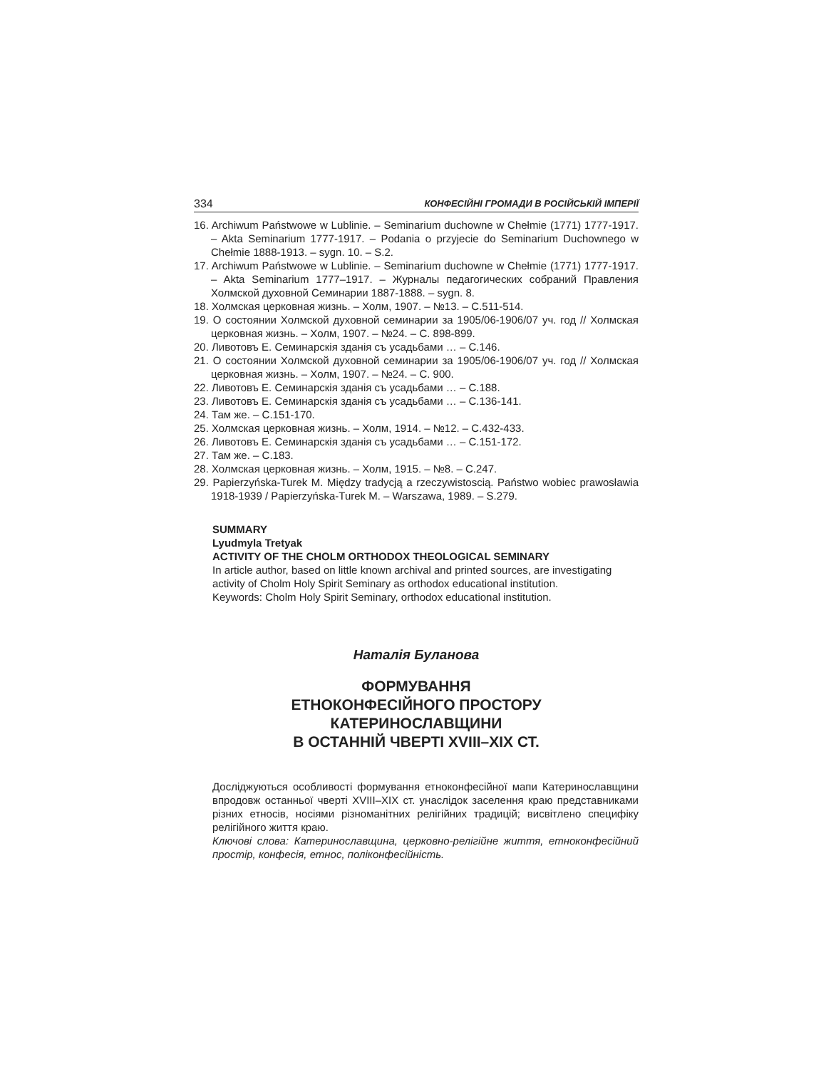334 КОНФЕСІЙНІ ГРОМАДИ В РОСІЙСЬКІЙ ІМПЕРІЇ
16. Archiwum Państwowe w Lublinie. – Seminarium duchowne w Chełmie (1771) 1777-1917. – Akta Seminarium 1777-1917. – Podania o przyjecie do Seminarium Duchownego w Chełmie 1888-1913. – sygn. 10. – S.2.
17. Archiwum Państwowe w Lublinie. – Seminarium duchowne w Chełmie (1771) 1777-1917. – Akta Seminarium 1777–1917. – Журналы педагогических собраний Правления Холмской духовной Семинарии 1887-1888. – sygn. 8.
18. Холмская церковная жизнь. – Холм, 1907. – №13. – С.511-514.
19. О состоянии Холмской духовной семинарии за 1905/06-1906/07 уч. год // Холмская церковная жизнь. – Холм, 1907. – №24. – С. 898-899.
20. Ливотовъ Е. Семинарскія зданія съ усадьбами … – С.146.
21. О состоянии Холмской духовной семинарии за 1905/06-1906/07 уч. год // Холмская церковная жизнь. – Холм, 1907. – №24. – С. 900.
22. Ливотовъ Е. Семинарскія зданія съ усадьбами … – С.188.
23. Ливотовъ Е. Семинарскія зданія съ усадьбами … – С.136-141.
24. Там же. – С.151-170.
25. Холмская церковная жизнь. – Холм, 1914. – №12. – С.432-433.
26. Ливотовъ Е. Семинарскія зданія съ усадьбами … – С.151-172.
27. Там же. – С.183.
28. Холмская церковная жизнь. – Холм, 1915. – №8. – С.247.
29. Papierzyńska-Turek M. Między tradycją a rzeczywistoscią. Państwo wobiec prawosławia 1918-1939 / Papierzyńska-Turek M. – Warszawa, 1989. – S.279.
SUMMARY
Lyudmyla Tretyak
ACTIVITY OF THE CHOLM ORTHODOX THEOLOGICAL SEMINARY
In article author, based on little known archival and printed sources, are investigating activity of Cholm Holy Spirit Seminary as orthodox educational institution.
Keywords: Cholm Holy Spirit Seminary, orthodox educational institution.
Наталія Буланова
ФОРМУВАННЯ
ЕТНОКОНФЕСІЙНОГО ПРОСТОРУ
КАТЕРИНОСЛАВЩИНИ
В ОСТАННІЙ ЧВЕРТІ XVIII–XIX СТ.
Досліджуються особливості формування етноконфесійної мапи Катеринославщини впродовж останньої чверті XVIII–XIX ст. унаслідок заселення краю представниками різних етносів, носіями різноманітних релігійних традицій; висвітлено специфіку релігійного життя краю.
Ключові слова: Катеринославщина, церковно-релігійне життя, етноконфесійний простір, конфесія, етнос, поліконфесійність.